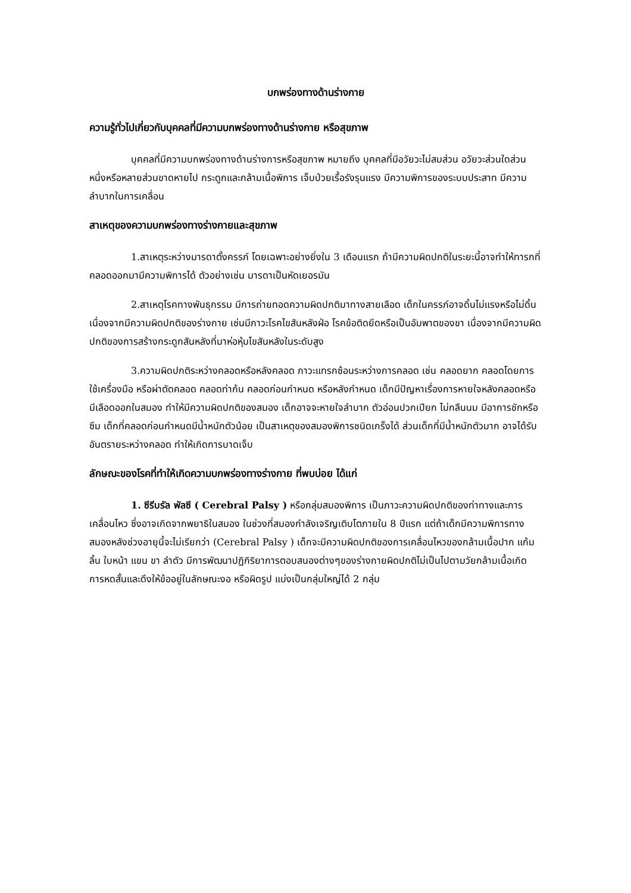บกพร่องทางด้านร่างกาย
ความรู้ทั่วไปเกี่ยวกับบุคคลที่มีความบกพร่องทางด้านร่างกาย หรือสุขภาพ
บุคคลที่มีความบกพร่องทางด้านร่างการหรือสุขภาพ หมายถึง บุคคลที่มีอวัยวะไม่สมส่วน อวัยวะส่วนใดส่วนหนึ่งหรือหลายส่วนขาดหายไป กระดูกและกล้ามเนื้อพิการ เจ็บป่วยเรื้อรังรุนแรง มีความพิการของระบบประสาท มีความลำบากในการเคลื่อน
สาเหตุของความบกพร่องทางร่างกายและสุขภาพ
1.สาเหตุระหว่างมารดาตั้งครรภ์ โดยเฉพาะอย่างยิ่งใน 3 เดือนแรก ถ้ามีความผิดปกติในระยะนี้อาจทำให้ทารกที่คลอดออกมามีความพิการได้ ตัวอย่างเช่น มารดาเป็นหัดเยอรมัน
2.สาเหตุโรคทางพันธุกรรม มีการถ่ายทอดความผิดปกติมาทางสายเลือด เด็กในครรภ์อาจดิ้นไม่แรงหรือไม่ดิ้น เนื่องจากมีความผิดปกติของร่างกาย เช่นมีภาวะโรคไขสันหลังฝ่อ โรคข้อติดยึดหรือเป็นอัมพาตของขา เนื่องจากมีความผิดปกติของการสร้างกระดูกสันหลังที่มาห่อหุ้มไขสันหลังในระดับสูง
3.ความผิดปกติระหว่างคลอดหรือหลังคลอด ภาวะแทรกซ้อนระหว่างการคลอด เช่น คลอดยาก คลอดโดยการใช้เครื่องมือ หรือผ่าตัดคลอด คลอดท่าก้น คลอดก่อนกำหนด หรือหลังกำหนด เด็กมีปัญหาเรื่องการหายใจหลังคลอดหรือมีเลือดออกในสมอง ทำให้มีความผิดปกติของสมอง เด็กอาจจะหายใจลำบาก ตัวอ่อนปวกเปียก ไม่กลืนนม มีอาการชักหรือซึม เด็กที่คลอดก่อนกำหนดมีน้ำหนักตัวน้อย เป็นสาเหตุของสมองพิการชนิดเกร็งได้ ส่วนเด็กที่มีน้ำหนักตัวมาก อาจได้รับอันตรายระหว่างคลอด ทำให้เกิดการบาดเจ็บ
ลักษณะของโรคที่ทำให้เกิดความบกพร่องทางร่างกาย ที่พบบ่อย ได้แก่
1. ซีรีบรัล พัลซี ( Cerebral Palsy ) หรือกลุ่มสมองพิการ เป็นภาวะความผิดปกติของท่าทางและการเคลื่อนไหว ซึ่งอาจเกิดจากพยาธิในสมอง ในช่วงที่สมองกำลังเจริญเติบโตภายใน 8 ปีแรก แต่ถ้าเด็กมีความพิการทางสมองหลังช่วงอายุนี้จะไม่เรียกว่า (Cerebral Palsy ) เด็กจะมีความผิดปกติของการเคลื่อนไหวของกล้ามเนื้อปาก แก้ม ลิ้น ใบหน้า แขน ขา ลำตัว มีการพัฒนาปฏิกิริยาการตอบสนองต่างๆของร่างกายผิดปกติไม่เป็นไปตามวัยกล้ามเนื้อเกิดการหดสั้นและดึงให้ข้ออยู่ในลักษณะงอ หรือผิดรูป แบ่งเป็นกลุ่มใหญ่ได้ 2 กลุ่ม